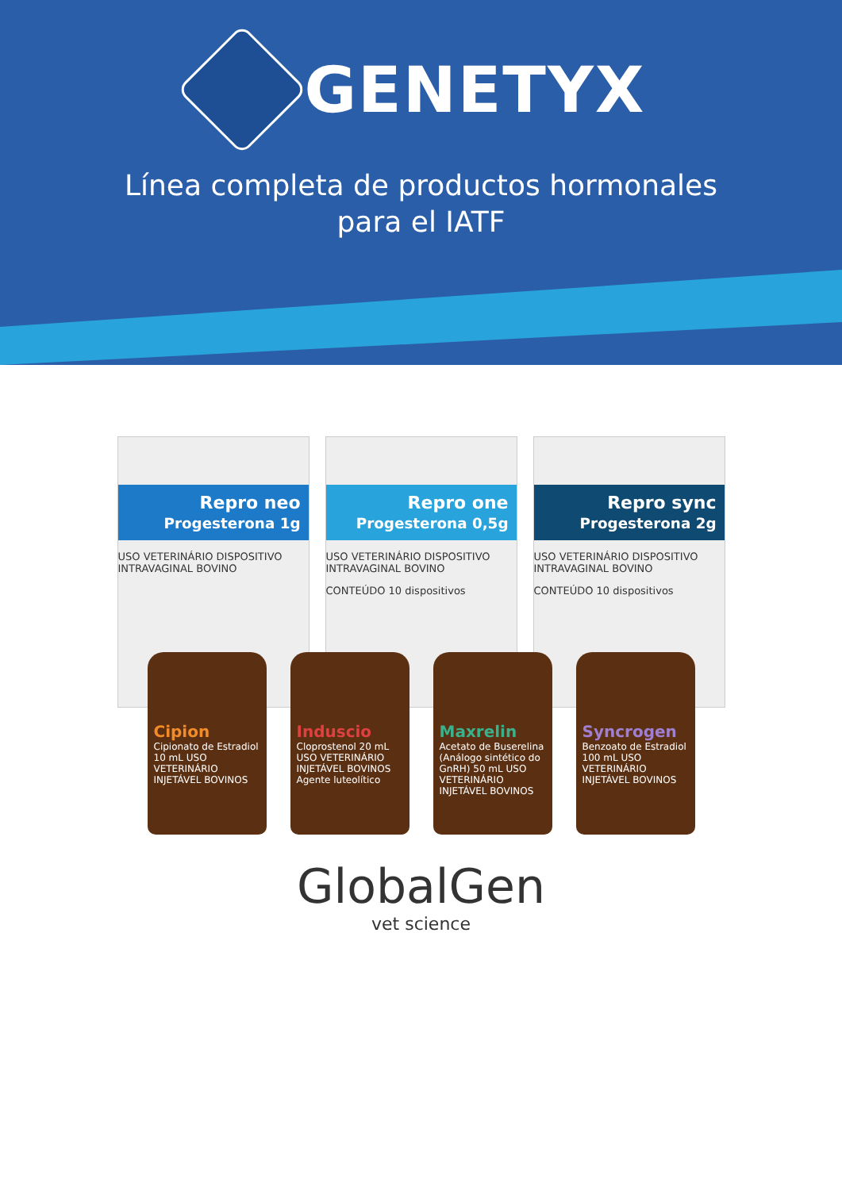GENETYX
Línea completa de productos hormonales
para el IATF
Repro neo
Progesterona 1g
USO VETERINÁRIO DISPOSITIVO INTRAVAGINAL BOVINO
Repro one
Progesterona 0,5g
USO VETERINÁRIO DISPOSITIVO INTRAVAGINAL BOVINO
CONTEÚDO 10 dispositivos
Repro sync
Progesterona 2g
USO VETERINÁRIO DISPOSITIVO INTRAVAGINAL BOVINO
CONTEÚDO 10 dispositivos
Cipion
Cipionato de Estradiol 10 mL USO VETERINÁRIO INJETÁVEL BOVINOS
Induscio
Cloprostenol 20 mL USO VETERINÁRIO INJETÁVEL BOVINOS Agente luteolítico
Maxrelin
Acetato de Buserelina (Análogo sintético do GnRH) 50 mL USO VETERINÁRIO INJETÁVEL BOVINOS
Syncrogen
Benzoato de Estradiol 100 mL USO VETERINÁRIO INJETÁVEL BOVINOS
GlobalGen
vet science